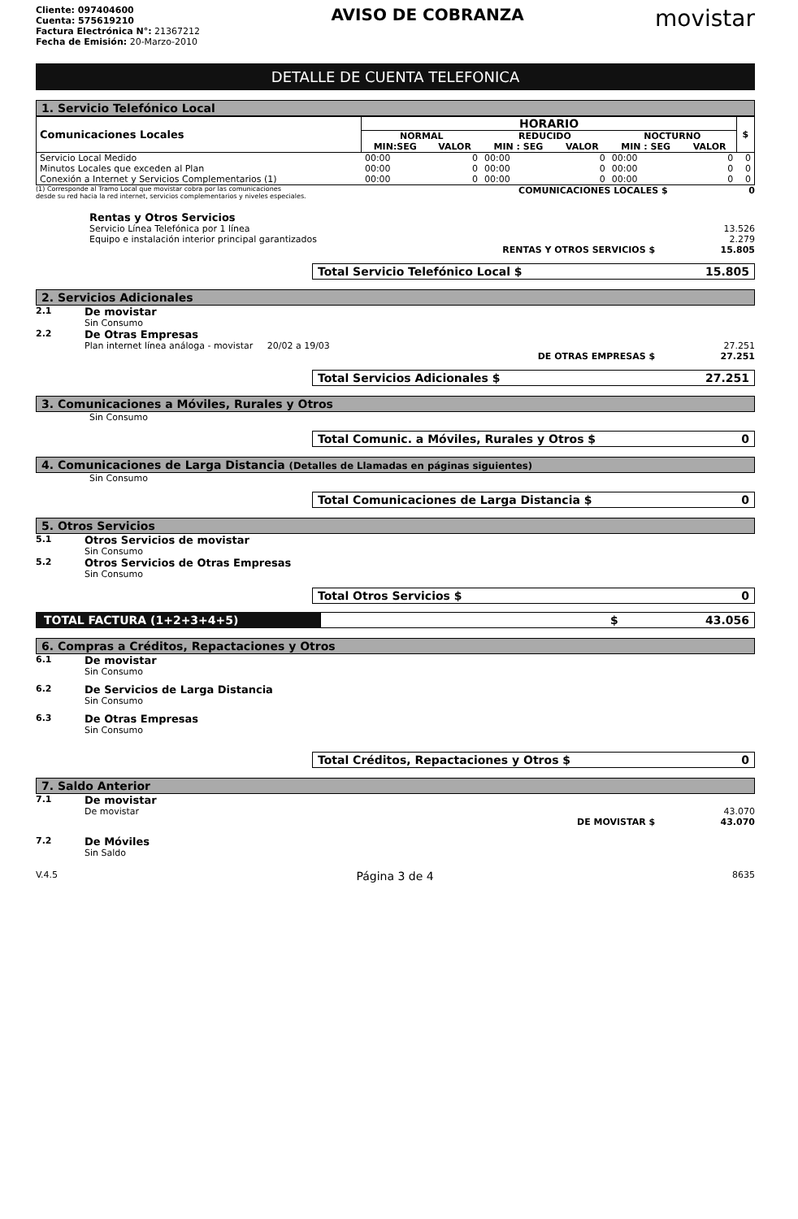Cliente: 097404600
Cuenta: 575619210
Factura Electrónica N°: 21367212
Fecha de Emisión: 20-Marzo-2010
AVISO DE COBRANZA
movistar
DETALLE DE CUENTA TELEFONICA
1. Servicio Telefónico Local
| Comunicaciones Locales | HORARIO | | | | | | $ |
| --- | --- | --- | --- | --- | --- | --- | --- |
| | NORMAL | | REDUCIDO | | NOCTURNO | | |
| | MIN:SEG | VALOR | MIN : SEG | VALOR | MIN : SEG | VALOR | |
| Servicio Local Medido | 00:00 | 0 | 00:00 | 0 | 00:00 | 0 | 0 |
| Minutos Locales que exceden al Plan | 00:00 | 0 | 00:00 | 0 | 00:00 | 0 | 0 |
| Conexión a Internet y Servicios Complementarios (1) | 00:00 | 0 | 00:00 | 0 | 00:00 | 0 | 0 |
(1) Corresponde al Tramo Local que movistar cobra por las comunicaciones
desde su red hacia la red internet, servicios complementarios y niveles especiales. COMUNICACIONES LOCALES $ 0
Rentas y Otros Servicios
Servicio Línea Telefónica por 1 línea 13.526
Equipo e instalación interior principal garantizados 2.279
RENTAS Y OTROS SERVICIOS $ 15.805
Total Servicio Telefónico Local $ 15.805
2. Servicios Adicionales
2.1
De movistar
Sin Consumo
2.2
De Otras Empresas
Plan internet línea análoga - movistar 20/02 a 19/03 27.251
DE OTRAS EMPRESAS $ 27.251
Total Servicios Adicionales $ 27.251
3. Comunicaciones a Móviles, Rurales y Otros
Sin Consumo
Total Comunic. a Móviles, Rurales y Otros $ 0
4. Comunicaciones de Larga Distancia (Detalles de Llamadas en páginas siguientes)
Sin Consumo
Total Comunicaciones de Larga Distancia $ 0
5. Otros Servicios
5.1
Otros Servicios de movistar
Sin Consumo
5.2
Otros Servicios de Otras Empresas
Sin Consumo
Total Otros Servicios $ 0
TOTAL FACTURA (1+2+3+4+5) $ 43.056
6. Compras a Créditos, Repactaciones y Otros
6.1
De movistar
Sin Consumo
6.2
De Servicios de Larga Distancia
Sin Consumo
6.3
De Otras Empresas
Sin Consumo
Total Créditos, Repactaciones y Otros $ 0
7. Saldo Anterior
7.1
De movistar
De movistar 43.070
DE MOVISTAR $ 43.070
7.2
De Móviles
Sin Saldo
V.4.5 Página 3 de 4 8635